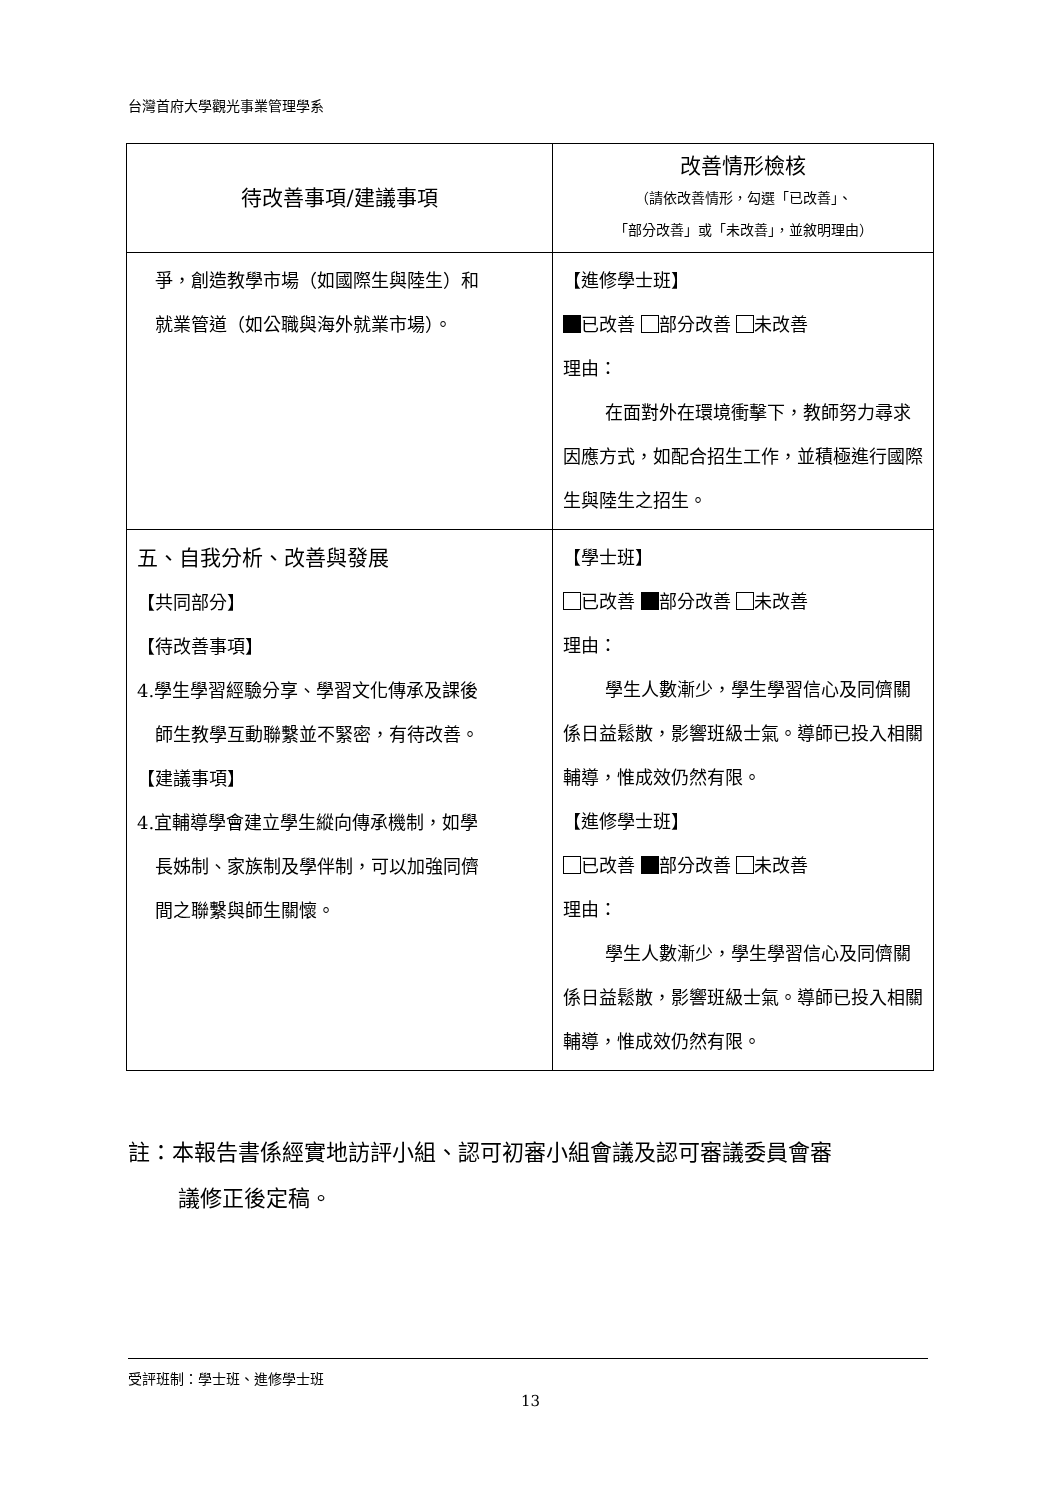台灣首府大學觀光事業管理學系
| 待改善事項/建議事項 | 改善情形檢核 （請依改善情形，勾選「已改善」、 「部分改善」或「未改善」，並敘明理由） |
| --- | --- |
| 爭，創造教學市場（如國際生與陸生）和 就業管道（如公職與海外就業市場）。 | 【進修學士班】 已改善 部分改善 未改善 理由： 在面對外在環境衝擊下，教師努力尋求因應方式，如配合招生工作，並積極進行國際生與陸生之招生。 |
| 五、自我分析、改善與發展 【共同部分】 【待改善事項】 4.學生學習經驗分享、學習文化傳承及課後 師生教學互動聯繫並不緊密，有待改善。 【建議事項】 4.宜輔導學會建立學生縱向傳承機制，如學 長姊制、家族制及學伴制，可以加強同儕 間之聯繫與師生關懷。 | 【學士班】 已改善 部分改善 未改善 理由： 學生人數漸少，學生學習信心及同儕關係日益鬆散，影響班級士氣。導師已投入相關輔導，惟成效仍然有限。 【進修學士班】 已改善 部分改善 未改善 理由： 學生人數漸少，學生學習信心及同儕關係日益鬆散，影響班級士氣。導師已投入相關輔導，惟成效仍然有限。 |
註：本報告書係經實地訪評小組、認可初審小組會議及認可審議委員會審
議修正後定稿。
受評班制：學士班、進修學士班
13